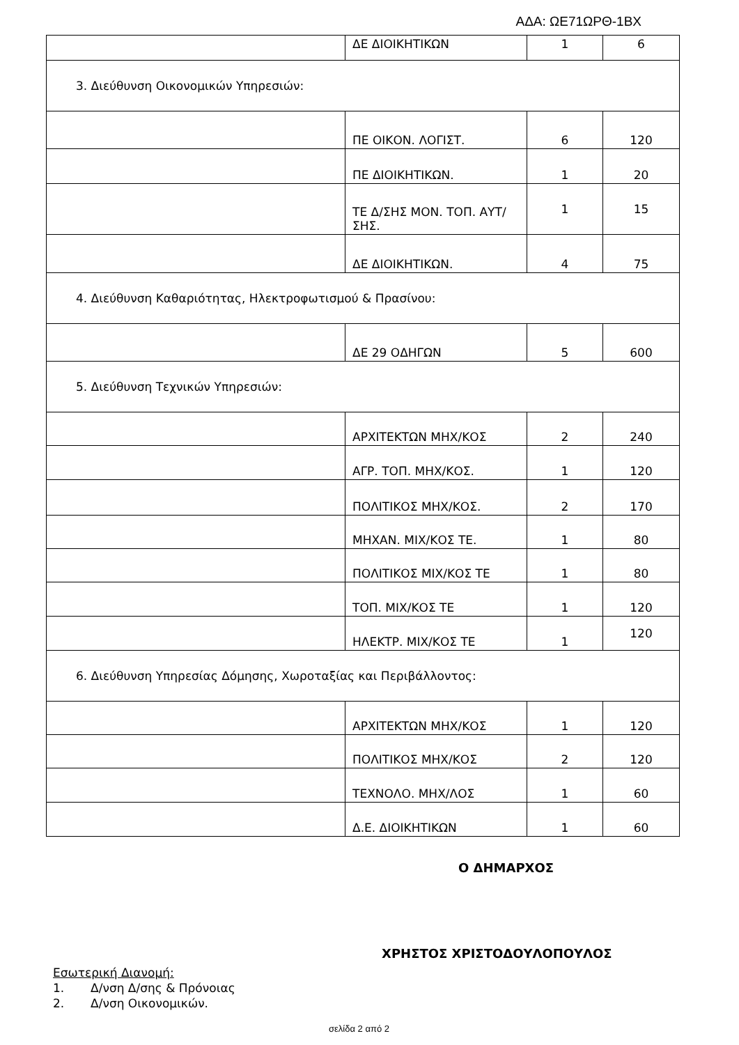ΑΔΑ: ΩΕ71ΩΡΘ-1ΒΧ
| | ΔΕ ΔΙΟΙΚΗΤΙΚΩΝ | 1 | 6 |
| 3. Διεύθυνση Οικονομικών Υπηρεσιών: | | | |
| | ΠΕ ΟΙΚΟΝ. ΛΟΓΙΣΤ. | 6 | 120 |
| | ΠΕ ΔΙΟΙΚΗΤΙΚΩΝ. | 1 | 20 |
| | ΤΕ Δ/ΣΗΣ ΜΟΝ. ΤΟΠ. ΑΥΤ/ΣΗΣ. | 1 | 15 |
| | ΔΕ ΔΙΟΙΚΗΤΙΚΩΝ. | 4 | 75 |
| 4. Διεύθυνση Καθαριότητας, Ηλεκτροφωτισμού & Πρασίνου: | | | |
| | ΔΕ 29 ΟΔΗΓΩΝ | 5 | 600 |
| 5. Διεύθυνση Τεχνικών Υπηρεσιών: | | | |
| | ΑΡΧΙΤΕΚΤΩΝ ΜΗΧ/ΚΟΣ | 2 | 240 |
| | ΑΓΡ. ΤΟΠ. ΜΗΧ/ΚΟΣ. | 1 | 120 |
| | ΠΟΛΙΤΙΚΟΣ ΜΗΧ/ΚΟΣ. | 2 | 170 |
| | ΜΗΧΑΝ. ΜΙΧ/ΚΟΣ ΤΕ. | 1 | 80 |
| | ΠΟΛΙΤΙΚΟΣ ΜΙΧ/ΚΟΣ ΤΕ | 1 | 80 |
| | ΤΟΠ. ΜΙΧ/ΚΟΣ ΤΕ | 1 | 120 |
| | ΗΛΕΚΤΡ. ΜΙΧ/ΚΟΣ ΤΕ | 1 | 120 |
| 6. Διεύθυνση Υπηρεσίας Δόμησης, Χωροταξίας και Περιβάλλοντος: | | | |
| | ΑΡΧΙΤΕΚΤΩΝ ΜΗΧ/ΚΟΣ | 1 | 120 |
| | ΠΟΛΙΤΙΚΟΣ ΜΗΧ/ΚΟΣ | 2 | 120 |
| | ΤΕΧΝΟΛΟ. ΜΗΧ/ΛΟΣ | 1 | 60 |
| | Δ.Ε. ΔΙΟΙΚΗΤΙΚΩΝ | 1 | 60 |
Ο ΔΗΜΑΡΧΟΣ
ΧΡΗΣΤΟΣ ΧΡΙΣΤΟΔΟΥΛΟΠΟΥΛΟΣ
Εσωτερική Διανομή:
1. Δ/νση Δ/σης & Πρόνοιας
2. Δ/νση Οικονομικών.
σελίδα 2 από 2